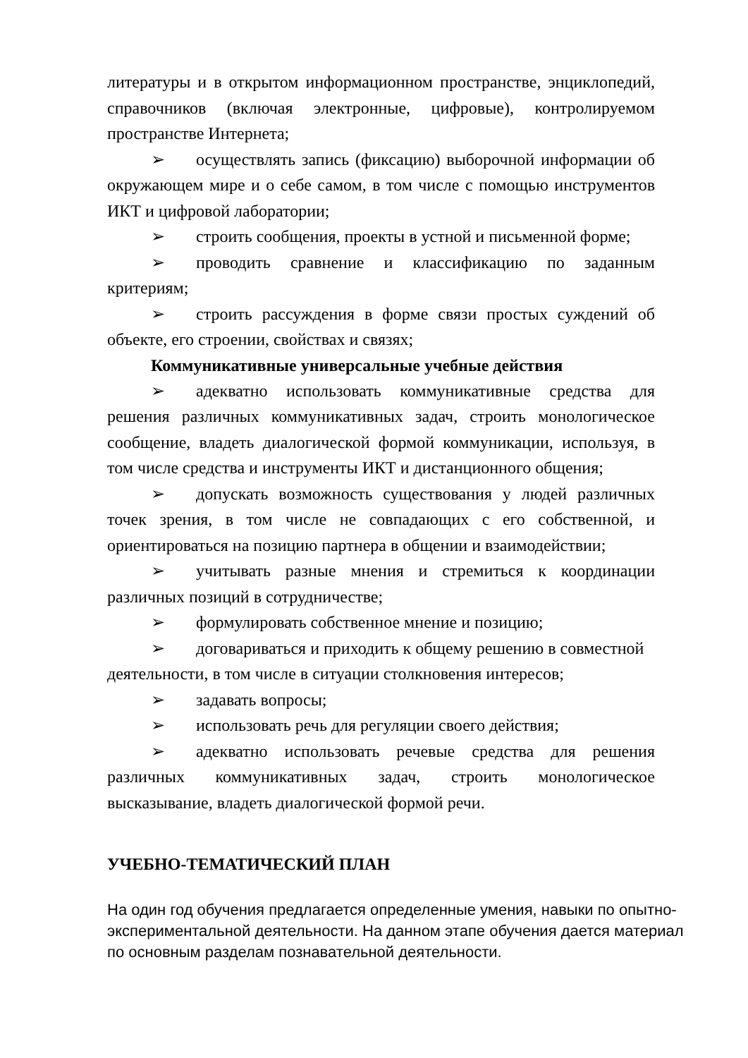литературы и в открытом информационном пространстве, энциклопедий, справочников (включая электронные, цифровые), контролируемом пространстве Интернета;
➢ осуществлять запись (фиксацию) выборочной информации об окружающем мире и о себе самом, в том числе с помощью инструментов ИКТ и цифровой лаборатории;
➢ строить сообщения, проекты в устной и письменной форме;
➢ проводить сравнение и классификацию по заданным критериям;
➢ строить рассуждения в форме связи простых суждений об объекте, его строении, свойствах и связях;
Коммуникативные универсальные учебные действия
➢ адекватно использовать коммуникативные средства для решения различных коммуникативных задач, строить монологическое сообщение, владеть диалогической формой коммуникации, используя, в том числе средства и инструменты ИКТ и дистанционного общения;
➢ допускать возможность существования у людей различных точек зрения, в том числе не совпадающих с его собственной, и ориентироваться на позицию партнера в общении и взаимодействии;
➢ учитывать разные мнения и стремиться к координации различных позиций в сотрудничестве;
➢ формулировать собственное мнение и позицию;
➢ договариваться и приходить к общему решению в совместной
деятельности, в том числе в ситуации столкновения интересов;
➢ задавать вопросы;
➢ использовать речь для регуляции своего действия;
➢ адекватно использовать речевые средства для решения различных коммуникативных задач, строить монологическое высказывание, владеть диалогической формой речи.
УЧЕБНО-ТЕМАТИЧЕСКИЙ ПЛАН
На один год обучения предлагается определенные умения, навыки по опытно-экспериментальной деятельности. На данном этапе обучения дается материал по основным разделам познавательной деятельности.